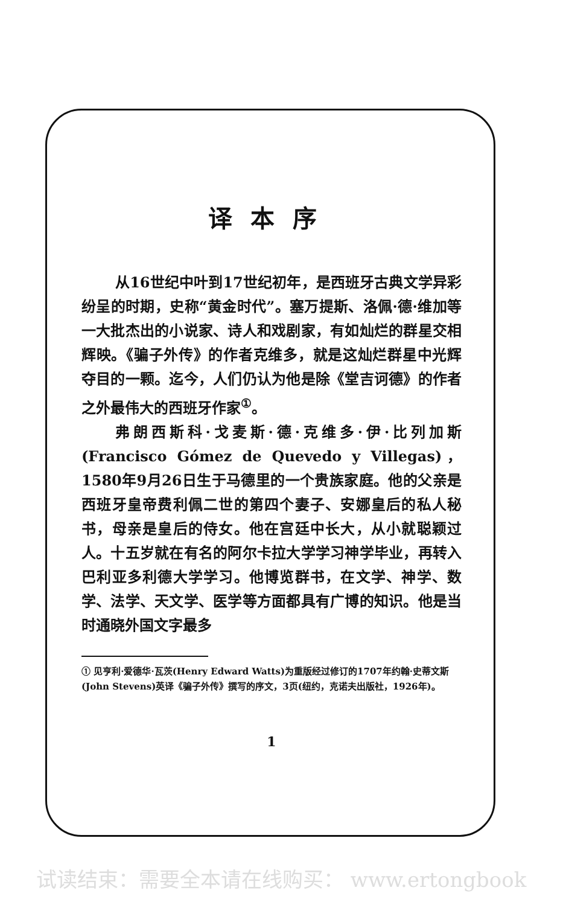译本序
从16世纪中叶到17世纪初年，是西班牙古典文学异彩纷呈的时期，史称“黄金时代”。塞万提斯、洛佩·德·维加等一大批杰出的小说家、诗人和戏剧家，有如灿烂的群星交相辉映。《骗子外传》的作者克维多，就是这灿烂群星中光辉夺目的一颗。迄今，人们仍认为他是除《堂吉诃德》的作者之外最伟大的西班牙作家<sup>①</sup>。
弗朗西斯科·戈麦斯·德·克维多·伊·比列加斯(Francisco Gómez de Quevedo y Villegas)，1580年9月26日生于马德里的一个贵族家庭。他的父亲是西班牙皇帝费利佩二世的第四个妻子、安娜皇后的私人秘书，母亲是皇后的侍女。他在宫廷中长大，从小就聪颖过人。十五岁就在有名的阿尔卡拉大学学习神学毕业，再转入巴利亚多利德大学学习。他博览群书，在文学、神学、数学、法学、天文学、医学等方面都具有广博的知识。他是当时通晓外国文字最多
① 见亨利·爱德华·瓦茨(Henry Edward Watts)为重版经过修订的1707年约翰·史蒂文斯(John Stevens)英译《骗子外传》撰写的序文，3页(纽约，克诺夫出版社，1926年)。
1
试读结束：需要全本请在线购买： www.ertongbook